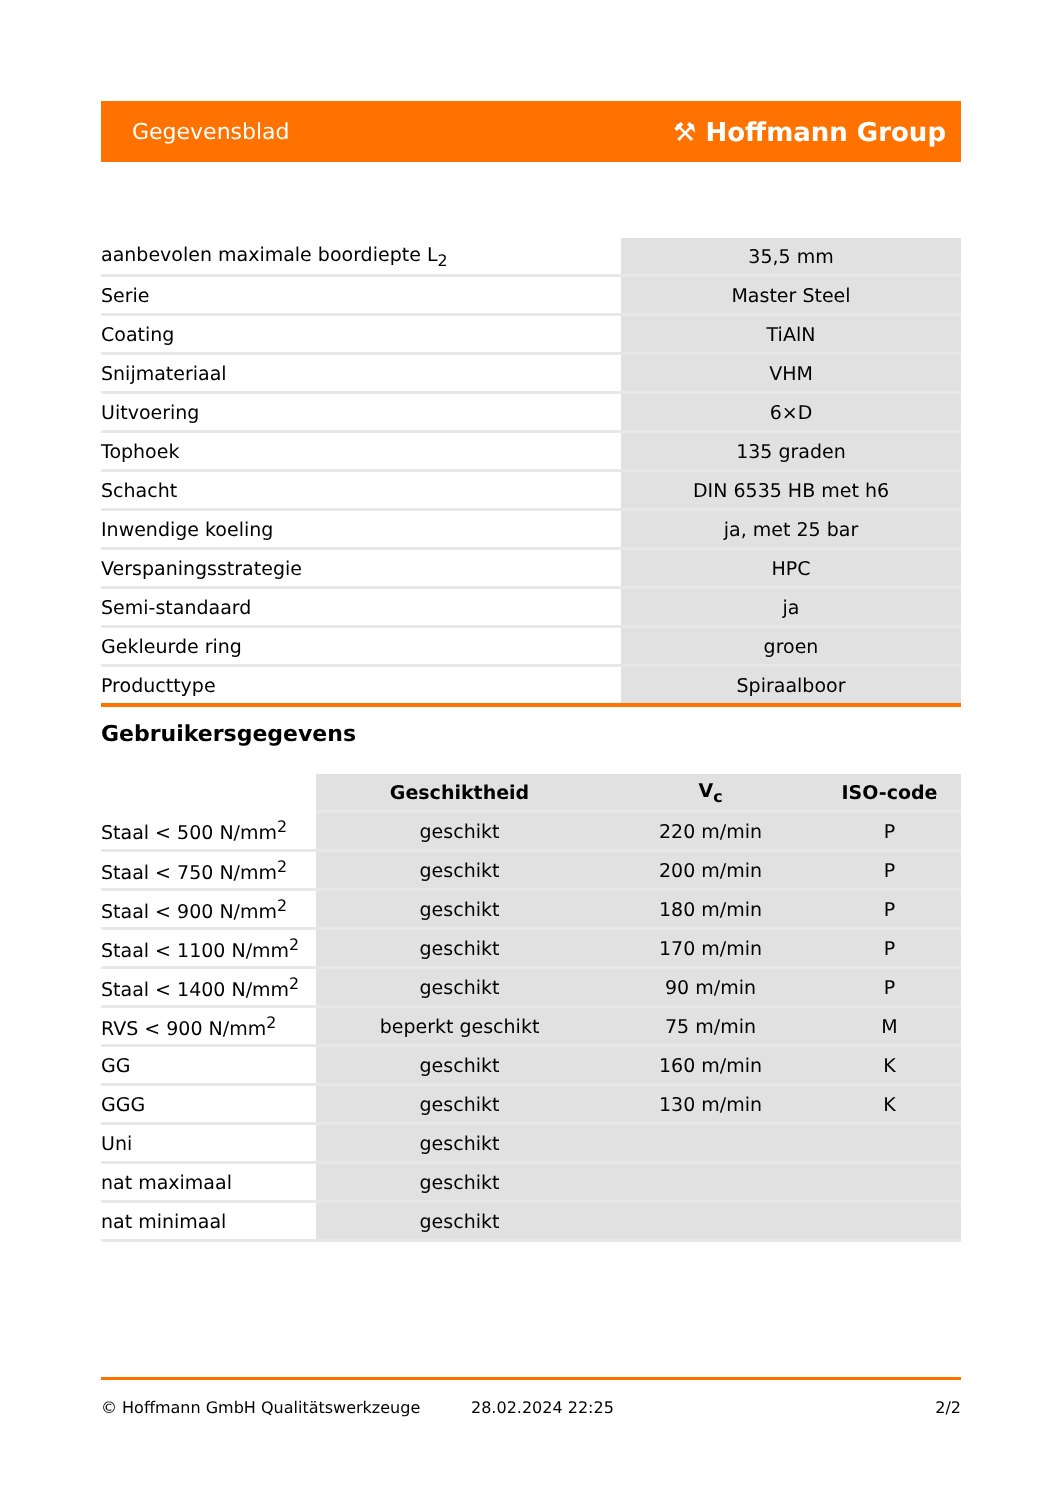Gegevensblad ⚒ Hoffmann Group
| aanbevolen maximale boordiepte L<sub>2</sub> | 35,5 mm |
| Serie | Master Steel |
| Coating | TiAlN |
| Snijmateriaal | VHM |
| Uitvoering | 6×D |
| Tophoek | 135 graden |
| Schacht | DIN 6535 HB met h6 |
| Inwendige koeling | ja, met 25 bar |
| Verspaningsstrategie | HPC |
| Semi-standaard | ja |
| Gekleurde ring | groen |
| Producttype | Spiraalboor |
Gebruikersgegevens
| | Geschiktheid | V<sub>c</sub> | ISO-code |
| Staal < 500 N/mm<sup>2</sup> | geschikt | 220 m/min | P |
| Staal < 750 N/mm<sup>2</sup> | geschikt | 200 m/min | P |
| Staal < 900 N/mm<sup>2</sup> | geschikt | 180 m/min | P |
| Staal < 1100 N/mm<sup>2</sup> | geschikt | 170 m/min | P |
| Staal < 1400 N/mm<sup>2</sup> | geschikt | 90 m/min | P |
| RVS < 900 N/mm<sup>2</sup> | beperkt geschikt | 75 m/min | M |
| GG | geschikt | 160 m/min | K |
| GGG | geschikt | 130 m/min | K |
| Uni | geschikt | | |
| nat maximaal | geschikt | | |
| nat minimaal | geschikt | | |
© Hoffmann GmbH Qualitätswerkzeuge 28.02.2024 22:25 2/2